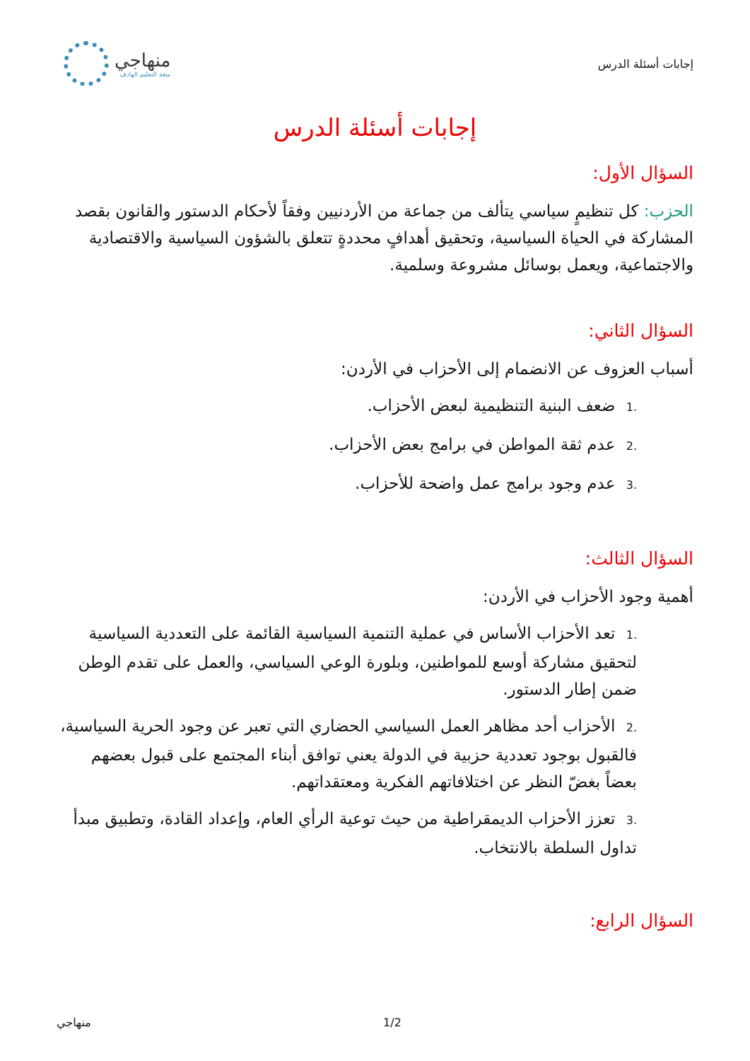إجابات أسئلة الدرس
منهاجي
متعة التعليم الهادف
إجابات أسئلة الدرس
السؤال الأول:
الحزب: كل تنظيمٍ سياسي يتألف من جماعة من الأردنيين وفقاً لأحكام الدستور والقانون بقصد المشاركة في الحياة السياسية، وتحقيق أهدافٍ محددةٍ تتعلق بالشؤون السياسية والاقتصادية والاجتماعية، ويعمل بوسائل مشروعة وسلمية.
السؤال الثاني:
أسباب العزوف عن الانضمام إلى الأحزاب في الأردن:
.1 ضعف البنية التنظيمية لبعض الأحزاب.
.2 عدم ثقة المواطن في برامج بعض الأحزاب.
.3 عدم وجود برامج عمل واضحة للأحزاب.
السؤال الثالث:
أهمية وجود الأحزاب في الأردن:
.1 تعد الأحزاب الأساس في عملية التنمية السياسية القائمة على التعددية السياسية لتحقيق مشاركة أوسع للمواطنين، وبلورة الوعي السياسي، والعمل على تقدم الوطن ضمن إطار الدستور.
.2 الأحزاب أحد مظاهر العمل السياسي الحضاري التي تعبر عن وجود الحرية السياسية، فالقبول بوجود تعددية حزبية في الدولة يعني توافق أبناء المجتمع على قبول بعضهم بعضاً بغضّ النظر عن اختلافاتهم الفكرية ومعتقداتهم.
.3 تعزز الأحزاب الديمقراطية من حيث توعية الرأي العام، وإعداد القادة، وتطبيق مبدأ تداول السلطة بالانتخاب.
السؤال الرابع:
منهاجي 1/2